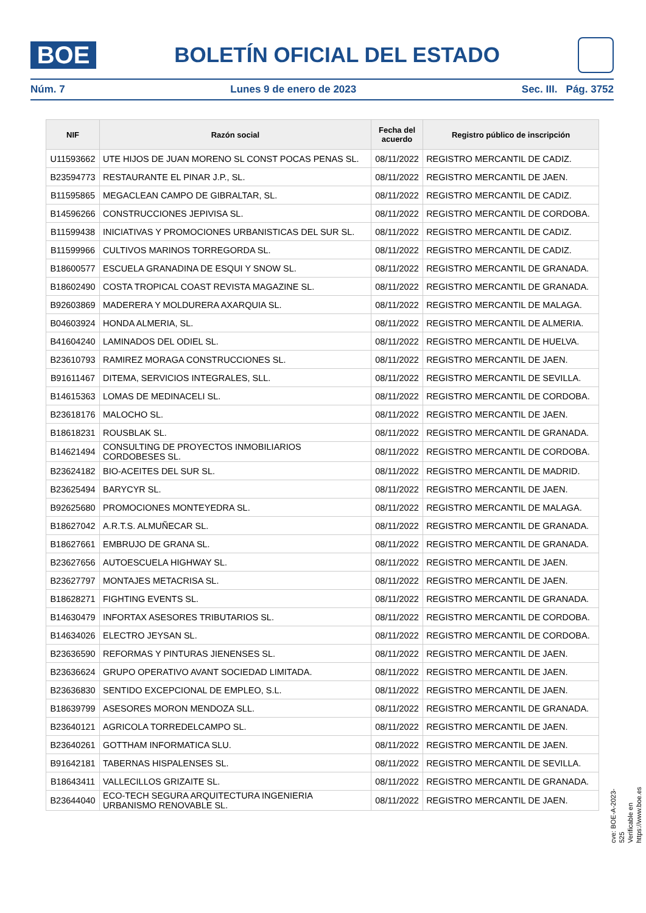BOE
BOLETÍN OFICIAL DEL ESTADO
Núm. 7 Lunes 9 de enero de 2023 Sec. III. Pág. 3752
| NIF | Razón social | Fecha del acuerdo | Registro público de inscripción |
| --- | --- | --- | --- |
| U11593662 | UTE HIJOS DE JUAN MORENO SL CONST POCAS PENAS SL. | 08/11/2022 | REGISTRO MERCANTIL DE CADIZ. |
| B23594773 | RESTAURANTE EL PINAR J.P., SL. | 08/11/2022 | REGISTRO MERCANTIL DE JAEN. |
| B11595865 | MEGACLEAN CAMPO DE GIBRALTAR, SL. | 08/11/2022 | REGISTRO MERCANTIL DE CADIZ. |
| B14596266 | CONSTRUCCIONES JEPIVISA SL. | 08/11/2022 | REGISTRO MERCANTIL DE CORDOBA. |
| B11599438 | INICIATIVAS Y PROMOCIONES URBANISTICAS DEL SUR SL. | 08/11/2022 | REGISTRO MERCANTIL DE CADIZ. |
| B11599966 | CULTIVOS MARINOS TORREGORDA SL. | 08/11/2022 | REGISTRO MERCANTIL DE CADIZ. |
| B18600577 | ESCUELA GRANADINA DE ESQUI Y SNOW SL. | 08/11/2022 | REGISTRO MERCANTIL DE GRANADA. |
| B18602490 | COSTA TROPICAL COAST REVISTA MAGAZINE SL. | 08/11/2022 | REGISTRO MERCANTIL DE GRANADA. |
| B92603869 | MADERERA Y MOLDURERA AXARQUIA SL. | 08/11/2022 | REGISTRO MERCANTIL DE MALAGA. |
| B04603924 | HONDA ALMERIA, SL. | 08/11/2022 | REGISTRO MERCANTIL DE ALMERIA. |
| B41604240 | LAMINADOS DEL ODIEL SL. | 08/11/2022 | REGISTRO MERCANTIL DE HUELVA. |
| B23610793 | RAMIREZ MORAGA CONSTRUCCIONES SL. | 08/11/2022 | REGISTRO MERCANTIL DE JAEN. |
| B91611467 | DITEMA, SERVICIOS INTEGRALES, SLL. | 08/11/2022 | REGISTRO MERCANTIL DE SEVILLA. |
| B14615363 | LOMAS DE MEDINACELI SL. | 08/11/2022 | REGISTRO MERCANTIL DE CORDOBA. |
| B23618176 | MALOCHO SL. | 08/11/2022 | REGISTRO MERCANTIL DE JAEN. |
| B18618231 | ROUSBLAK SL. | 08/11/2022 | REGISTRO MERCANTIL DE GRANADA. |
| B14621494 | CONSULTING DE PROYECTOS INMOBILIARIOS CORDOBESES SL. | 08/11/2022 | REGISTRO MERCANTIL DE CORDOBA. |
| B23624182 | BIO-ACEITES DEL SUR SL. | 08/11/2022 | REGISTRO MERCANTIL DE MADRID. |
| B23625494 | BARYCYR SL. | 08/11/2022 | REGISTRO MERCANTIL DE JAEN. |
| B92625680 | PROMOCIONES MONTEYEDRA SL. | 08/11/2022 | REGISTRO MERCANTIL DE MALAGA. |
| B18627042 | A.R.T.S. ALMUÑECAR SL. | 08/11/2022 | REGISTRO MERCANTIL DE GRANADA. |
| B18627661 | EMBRUJO DE GRANA SL. | 08/11/2022 | REGISTRO MERCANTIL DE GRANADA. |
| B23627656 | AUTOESCUELA HIGHWAY SL. | 08/11/2022 | REGISTRO MERCANTIL DE JAEN. |
| B23627797 | MONTAJES METACRISA SL. | 08/11/2022 | REGISTRO MERCANTIL DE JAEN. |
| B18628271 | FIGHTING EVENTS SL. | 08/11/2022 | REGISTRO MERCANTIL DE GRANADA. |
| B14630479 | INFORTAX ASESORES TRIBUTARIOS SL. | 08/11/2022 | REGISTRO MERCANTIL DE CORDOBA. |
| B14634026 | ELECTRO JEYSAN SL. | 08/11/2022 | REGISTRO MERCANTIL DE CORDOBA. |
| B23636590 | REFORMAS Y PINTURAS JIENENSES SL. | 08/11/2022 | REGISTRO MERCANTIL DE JAEN. |
| B23636624 | GRUPO OPERATIVO AVANT SOCIEDAD LIMITADA. | 08/11/2022 | REGISTRO MERCANTIL DE JAEN. |
| B23636830 | SENTIDO EXCEPCIONAL DE EMPLEO, S.L. | 08/11/2022 | REGISTRO MERCANTIL DE JAEN. |
| B18639799 | ASESORES MORON MENDOZA SLL. | 08/11/2022 | REGISTRO MERCANTIL DE GRANADA. |
| B23640121 | AGRICOLA TORREDELCAMPO SL. | 08/11/2022 | REGISTRO MERCANTIL DE JAEN. |
| B23640261 | GOTTHAM INFORMATICA SLU. | 08/11/2022 | REGISTRO MERCANTIL DE JAEN. |
| B91642181 | TABERNAS HISPALENSES SL. | 08/11/2022 | REGISTRO MERCANTIL DE SEVILLA. |
| B18643411 | VALLECILLOS GRIZAITE SL. | 08/11/2022 | REGISTRO MERCANTIL DE GRANADA. |
| B23644040 | ECO-TECH SEGURA ARQUITECTURA INGENIERIA URBANISMO RENOVABLE SL. | 08/11/2022 | REGISTRO MERCANTIL DE JAEN. |
cve: BOE-A-2023-525
Verificable en https://www.boe.es